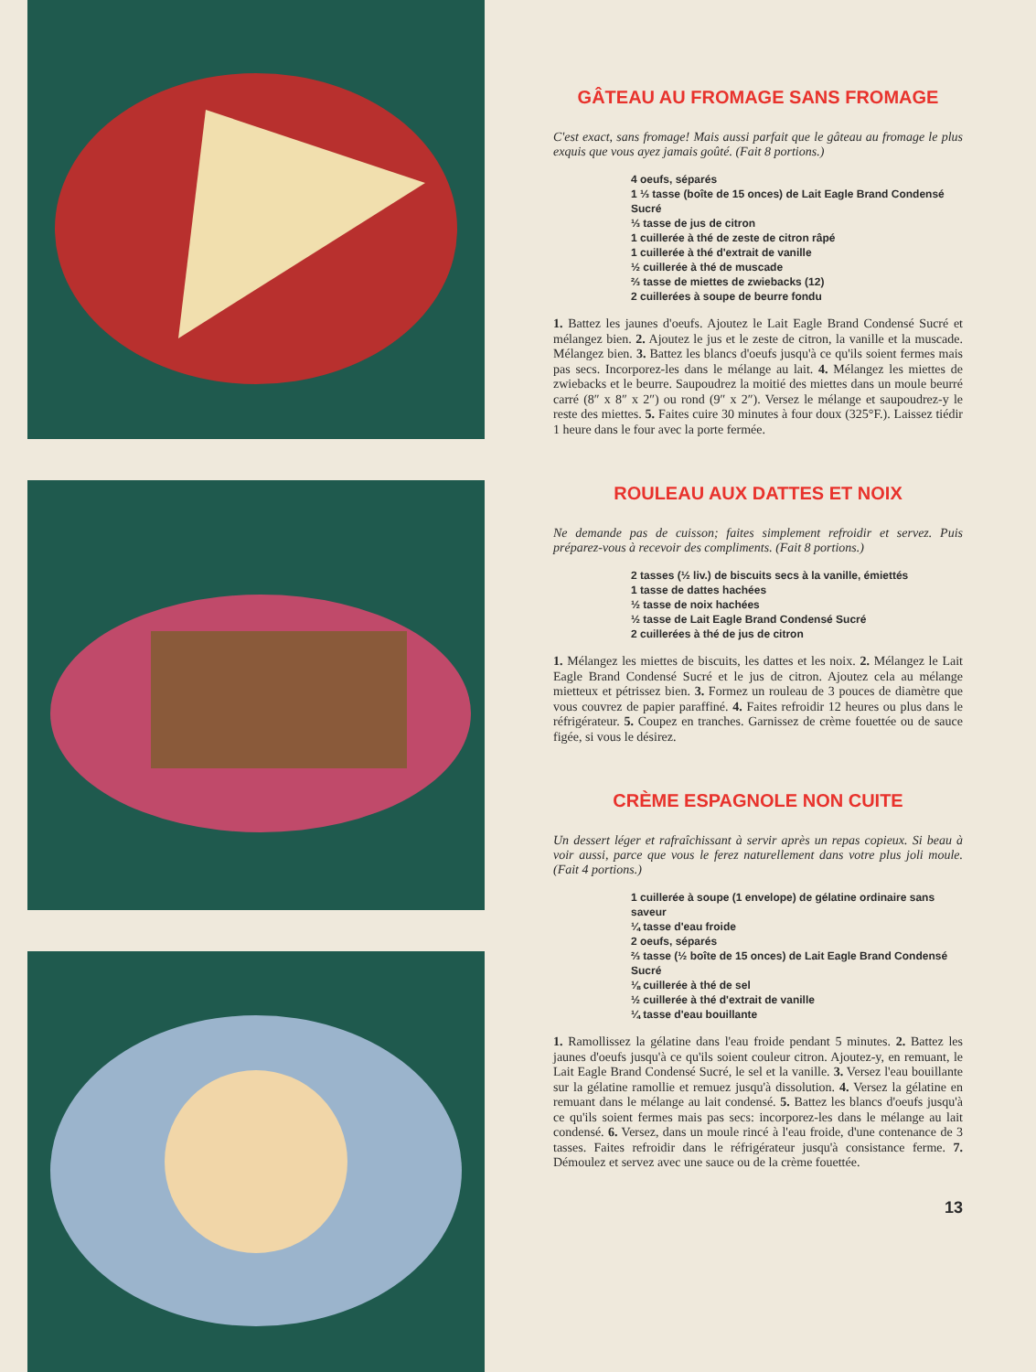GÂTEAU AU FROMAGE SANS FROMAGE
C'est exact, sans fromage! Mais aussi parfait que le gâteau au fromage le plus exquis que vous ayez jamais goûté. (Fait 8 portions.)
4 oeufs, séparés
1 ⅓ tasse (boîte de 15 onces) de Lait Eagle Brand Condensé Sucré
⅓ tasse de jus de citron
1 cuillerée à thé de zeste de citron râpé
1 cuillerée à thé d'extrait de vanille
½ cuillerée à thé de muscade
⅔ tasse de miettes de zwiebacks (12)
2 cuillerées à soupe de beurre fondu
1. Battez les jaunes d'oeufs. Ajoutez le Lait Eagle Brand Condensé Sucré et mélangez bien. 2. Ajoutez le jus et le zeste de citron, la vanille et la muscade. Mélangez bien. 3. Battez les blancs d'oeufs jusqu'à ce qu'ils soient fermes mais pas secs. Incorporez-les dans le mélange au lait. 4. Mélangez les miettes de zwiebacks et le beurre. Saupoudrez la moitié des miettes dans un moule beurré carré (8″ x 8″ x 2″) ou rond (9″ x 2″). Versez le mélange et saupoudrez-y le reste des miettes. 5. Faites cuire 30 minutes à four doux (325°F.). Laissez tiédir 1 heure dans le four avec la porte fermée.
ROULEAU AUX DATTES ET NOIX
Ne demande pas de cuisson; faites simplement refroidir et servez. Puis préparez-vous à recevoir des compliments. (Fait 8 portions.)
2 tasses (½ liv.) de biscuits secs à la vanille, émiettés
1 tasse de dattes hachées
½ tasse de noix hachées
½ tasse de Lait Eagle Brand Condensé Sucré
2 cuillerées à thé de jus de citron
1. Mélangez les miettes de biscuits, les dattes et les noix. 2. Mélangez le Lait Eagle Brand Condensé Sucré et le jus de citron. Ajoutez cela au mélange mietteux et pétrissez bien. 3. Formez un rouleau de 3 pouces de diamètre que vous couvrez de papier paraffiné. 4. Faites refroidir 12 heures ou plus dans le réfrigérateur. 5. Coupez en tranches. Garnissez de crème fouettée ou de sauce figée, si vous le désirez.
CRÈME ESPAGNOLE NON CUITE
Un dessert léger et rafraîchissant à servir après un repas copieux. Si beau à voir aussi, parce que vous le ferez naturellement dans votre plus joli moule. (Fait 4 portions.)
1 cuillerée à soupe (1 envelope) de gélatine ordinaire sans saveur
¼ tasse d'eau froide
2 oeufs, séparés
⅔ tasse (½ boîte de 15 onces) de Lait Eagle Brand Condensé Sucré
⅛ cuillerée à thé de sel
½ cuillerée à thé d'extrait de vanille
¼ tasse d'eau bouillante
1. Ramollissez la gélatine dans l'eau froide pendant 5 minutes. 2. Battez les jaunes d'oeufs jusqu'à ce qu'ils soient couleur citron. Ajoutez-y, en remuant, le Lait Eagle Brand Condensé Sucré, le sel et la vanille. 3. Versez l'eau bouillante sur la gélatine ramollie et remuez jusqu'à dissolution. 4. Versez la gélatine en remuant dans le mélange au lait condensé. 5. Battez les blancs d'oeufs jusqu'à ce qu'ils soient fermes mais pas secs: incorporez-les dans le mélange au lait condensé. 6. Versez, dans un moule rincé à l'eau froide, d'une contenance de 3 tasses. Faites refroidir dans le réfrigérateur jusqu'à consistance ferme. 7. Démoulez et servez avec une sauce ou de la crème fouettée.
13